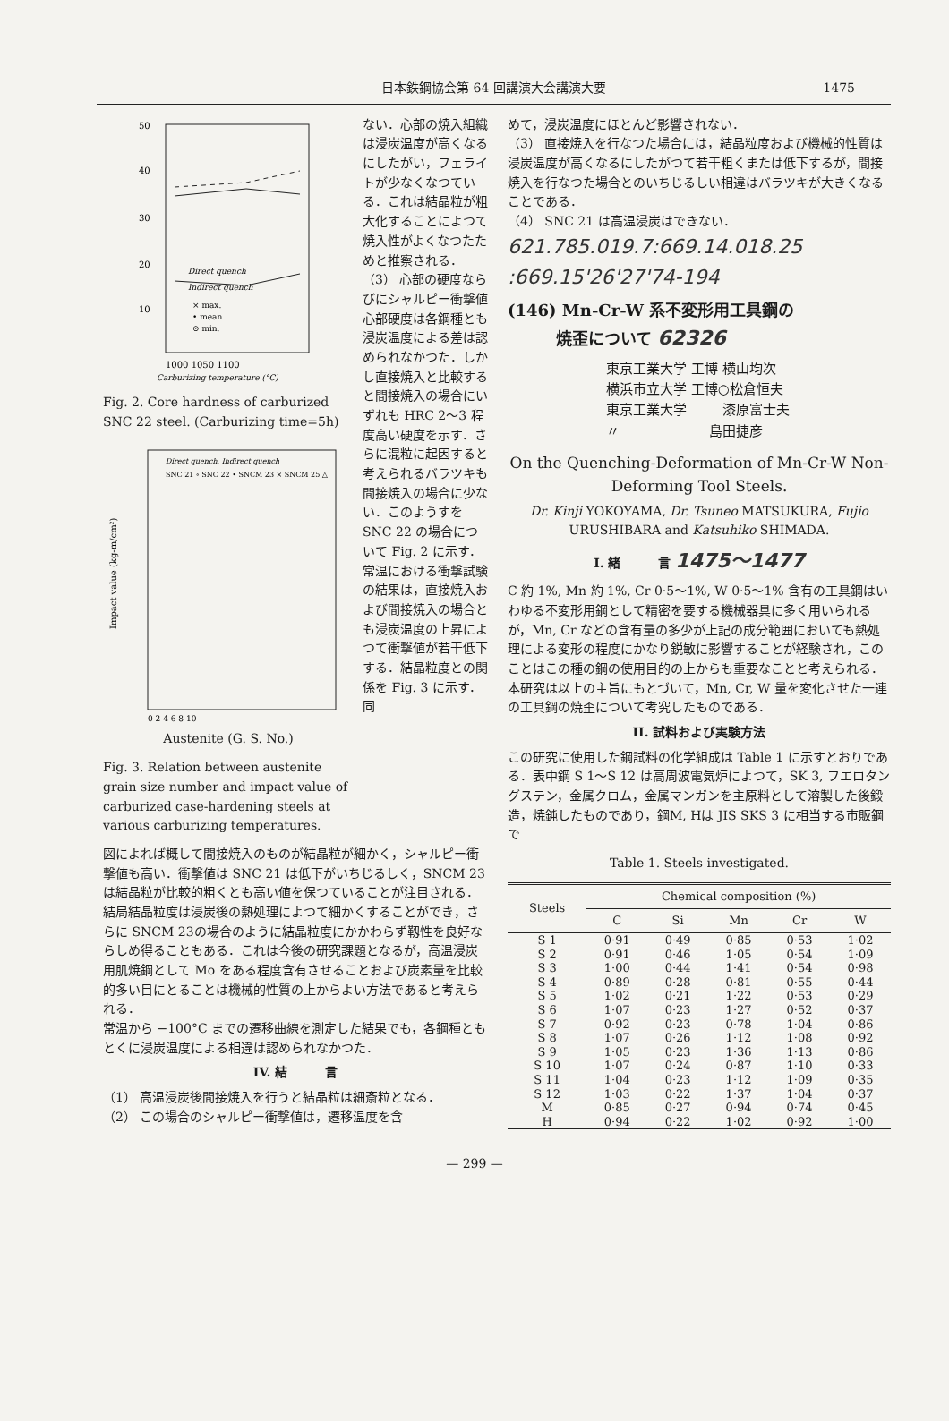日本鉄鋼協会第 64 回講演大会講演大要 1475
50
40
30
20
10
Direct quench
Indirect quench
× max.
• mean
⊙ min.
1000 1050 1100
Carburizing temperature (°C)
Fig. 2. Core hardness of carburized SNC 22 steel. (Carburizing time=5h)
Direct quench, Indirect quench
SNC 21 ∘ SNC 22 • SNCM 23 × SNCM 25 △
Impact value (kg-m/cm²)
0 2 4 6 8 10
Austenite (G. S. No.)
Fig. 3. Relation between austenite grain size number and impact value of carburized case-hardening steels at various carburizing temperatures.
ない．心部の焼入組織は浸炭温度が高くなるにしたがい，フェライトが少なくなつている．これは結晶粒が粗大化することによつて焼入性がよくなつたためと推察される．
（3） 心部の硬度ならびにシャルピー衝撃値
心部硬度は各鋼種とも浸炭温度による差は認められなかつた．しかし直接焼入と比較すると間接焼入の場合にいずれも HRC 2〜3 程度高い硬度を示す．さらに混粒に起因すると考えられるバラツキも間接焼入の場合に少ない．このようすを SNC 22 の場合について Fig. 2 に示す．
常温における衝撃試験の結果は，直接焼入および間接焼入の場合とも浸炭温度の上昇によつて衝撃値が若干低下する．結晶粒度との関係を Fig. 3 に示す．同
図によれば概して間接焼入のものが結晶粒が細かく，シャルピー衝撃値も高い．衝撃値は SNC 21 は低下がいちじるしく，SNCM 23 は結晶粒が比較的粗くとも高い値を保つていることが注目される．結局結晶粒度は浸炭後の熱処理によつて細かくすることができ，さらに SNCM 23の場合のように結晶粒度にかかわらず靱性を良好ならしめ得ることもある．これは今後の研究課題となるが，高温浸炭用肌焼鋼として Mo をある程度含有させることおよび炭素量を比較的多い目にとることは機械的性質の上からよい方法であると考えられる．
常温から −100°C までの遷移曲線を測定した結果でも，各鋼種ともとくに浸炭温度による相違は認められなかつた．
IV. 結　　　言
（1） 高温浸炭後間接焼入を行うと結晶粒は細斎粒となる．
（2） この場合のシャルピー衝撃値は，遷移温度を含
めて，浸炭温度にほとんど影響されない．
（3） 直接焼入を行なつた場合には，結晶粒度および機械的性質は浸炭温度が高くなるにしたがつて若干粗くまたは低下するが，間接焼入を行なつた場合とのいちじるしい相違はバラツキが大きくなることである．
（4） SNC 21 は高温浸炭はできない．
621.785.019.7:669.14.018.25
:669.15'26'27'74-194
(146) Mn-Cr-W 系不変形用工具鋼の
　　　焼歪について 62326
東京工業大学 工博 横山均次
横浜市立大学 工博○松倉恒夫
東京工業大学 　　 漆原富士夫
〃 　　　　　　 島田捷彦
On the Quenching-Deformation of Mn-Cr-W Non-Deforming Tool Steels.
Dr. Kinji YOKOYAMA, Dr. Tsuneo MATSUKURA, Fujio URUSHIBARA and Katsuhiko SHIMADA.
I. 緒　　　言 1475〜1477
C 約 1%, Mn 約 1%, Cr 0·5〜1%, W 0·5〜1% 含有の工具鋼はいわゆる不変形用鋼として精密を要する機械器具に多く用いられるが，Mn, Cr などの含有量の多少が上記の成分範囲においても熱処理による変形の程度にかなり鋭敏に影響することが経験され，このことはこの種の鋼の使用目的の上からも重要なことと考えられる．
本研究は以上の主旨にもとづいて，Mn, Cr, W 量を変化させた一連の工具鋼の焼歪について考究したものである．
II. 試料および実験方法
この研究に使用した鋼試料の化学組成は Table 1 に示すとおりである．表中鋼 S 1〜S 12 は高周波電気炉によつて，SK 3, フエロタングステン，金属クロム，金属マンガンを主原料として溶製した後鍛造，焼鈍したものであり，鋼M, Hは JIS SKS 3 に相当する市販鋼で
Table 1. Steels investigated.
| Steels | Chemical composition (%) | | | | |
| --- | --- | --- | --- | --- | --- |
| | C | Si | Mn | Cr | W |
| S 1 | 0·91 | 0·49 | 0·85 | 0·53 | 1·02 |
| S 2 | 0·91 | 0·46 | 1·05 | 0·54 | 1·09 |
| S 3 | 1·00 | 0·44 | 1·41 | 0·54 | 0·98 |
| S 4 | 0·89 | 0·28 | 0·81 | 0·55 | 0·44 |
| S 5 | 1·02 | 0·21 | 1·22 | 0·53 | 0·29 |
| S 6 | 1·07 | 0·23 | 1·27 | 0·52 | 0·37 |
| S 7 | 0·92 | 0·23 | 0·78 | 1·04 | 0·86 |
| S 8 | 1·07 | 0·26 | 1·12 | 1·08 | 0·92 |
| S 9 | 1·05 | 0·23 | 1·36 | 1·13 | 0·86 |
| S 10 | 1·07 | 0·24 | 0·87 | 1·10 | 0·33 |
| S 11 | 1·04 | 0·23 | 1·12 | 1·09 | 0·35 |
| S 12 | 1·03 | 0·22 | 1·37 | 1·04 | 0·37 |
| M | 0·85 | 0·27 | 0·94 | 0·74 | 0·45 |
| H | 0·94 | 0·22 | 1·02 | 0·92 | 1·00 |
— 299 —